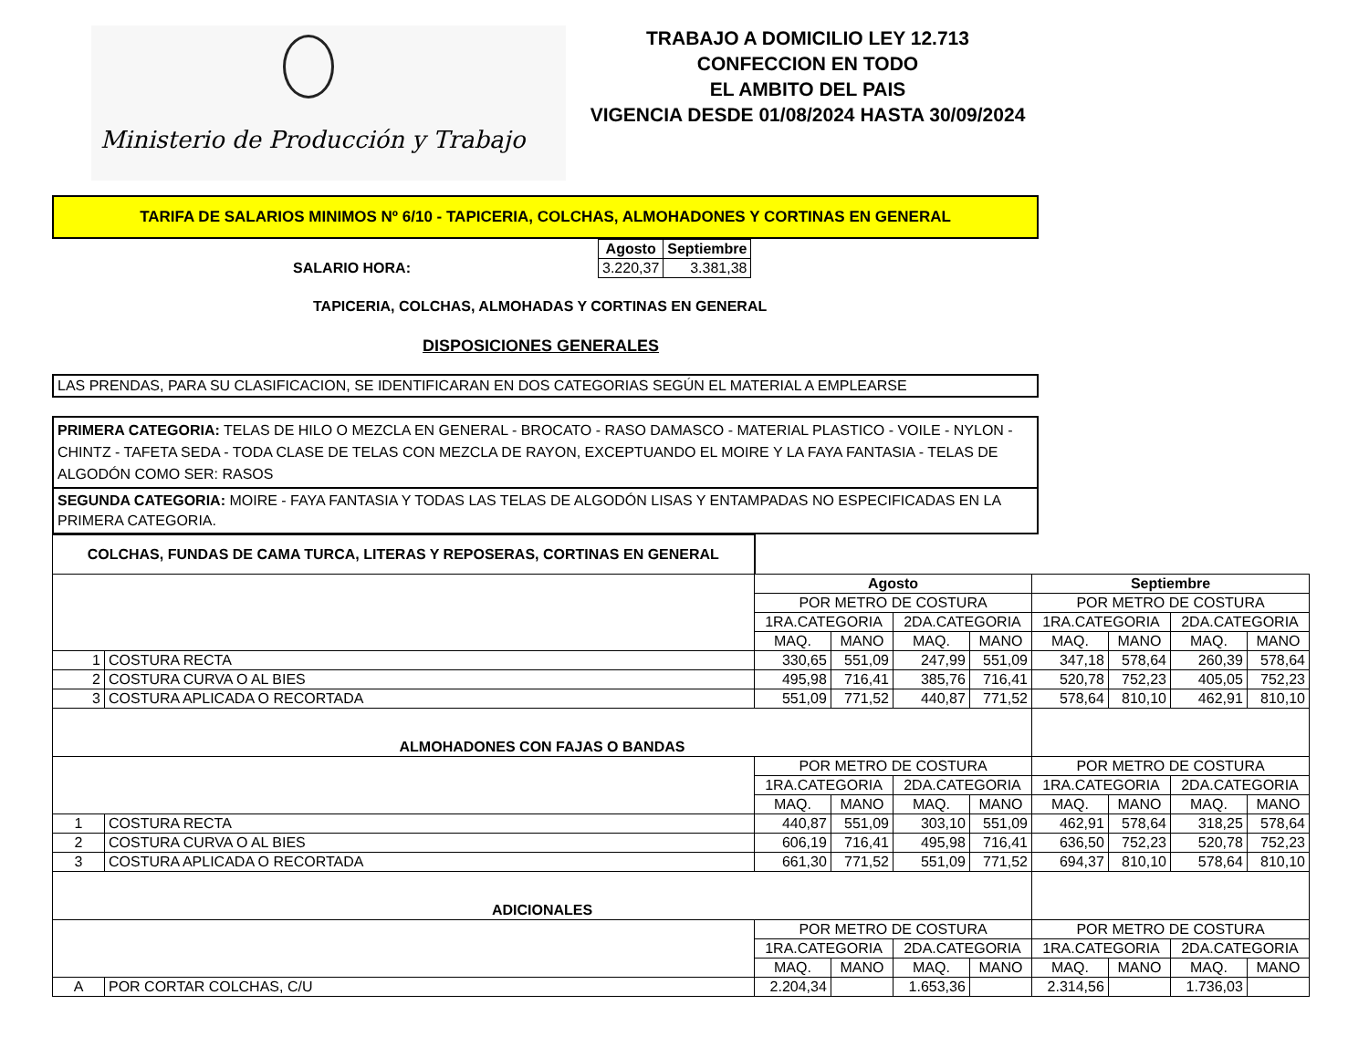Ministerio de Producción y Trabajo
TRABAJO A DOMICILIO LEY 12.713
CONFECCION EN TODO
EL AMBITO DEL PAIS
VIGENCIA DESDE 01/08/2024 HASTA 30/09/2024
TARIFA DE SALARIOS MINIMOS Nº 6/10 - TAPICERIA, COLCHAS, ALMOHADONES Y CORTINAS EN GENERAL
SALARIO HORA:
| Agosto | Septiembre |
| --- | --- |
| 3.220,37 | 3.381,38 |
TAPICERIA, COLCHAS, ALMOHADAS Y CORTINAS EN GENERAL
DISPOSICIONES GENERALES
LAS PRENDAS, PARA SU CLASIFICACION, SE IDENTIFICARAN EN DOS CATEGORIAS SEGÚN EL MATERIAL A EMPLEARSE
PRIMERA CATEGORIA: TELAS DE HILO O MEZCLA EN GENERAL - BROCATO - RASO DAMASCO - MATERIAL PLASTICO - VOILE - NYLON - CHINTZ - TAFETA SEDA - TODA CLASE DE TELAS CON MEZCLA DE RAYON, EXCEPTUANDO EL MOIRE Y LA FAYA FANTASIA - TELAS DE ALGODÓN COMO SER: RASOS
SEGUNDA CATEGORIA: MOIRE - FAYA FANTASIA Y TODAS LAS TELAS DE ALGODÓN LISAS Y ENTAMPADAS NO ESPECIFICADAS EN LA PRIMERA CATEGORIA.
| COLCHAS, FUNDAS DE CAMA TURCA, LITERAS Y REPOSERAS, CORTINAS EN GENERAL | | | | | | | | | |
| | | Agosto | | | | Septiembre | | | |
| | | POR METRO DE COSTURA | | | | POR METRO DE COSTURA | | | |
| | | 1RA.CATEGORIA | | 2DA.CATEGORIA | | 1RA.CATEGORIA | | 2DA.CATEGORIA | |
| | | MAQ. | MANO | MAQ. | MANO | MAQ. | MANO | MAQ. | MANO |
| 1 | COSTURA RECTA | 330,65 | 551,09 | 247,99 | 551,09 | 347,18 | 578,64 | 260,39 | 578,64 |
| 2 | COSTURA CURVA O AL BIES | 495,98 | 716,41 | 385,76 | 716,41 | 520,78 | 752,23 | 405,05 | 752,23 |
| 3 | COSTURA APLICADA O RECORTADA | 551,09 | 771,52 | 440,87 | 771,52 | 578,64 | 810,10 | 462,91 | 810,10 |
| ALMOHADONES CON FAJAS O BANDAS | | | | | | | | | |
| | | POR METRO DE COSTURA | | | | POR METRO DE COSTURA | | | |
| | | 1RA.CATEGORIA | | 2DA.CATEGORIA | | 1RA.CATEGORIA | | 2DA.CATEGORIA | |
| | | MAQ. | MANO | MAQ. | MANO | MAQ. | MANO | MAQ. | MANO |
| 1 | COSTURA RECTA | 440,87 | 551,09 | 303,10 | 551,09 | 462,91 | 578,64 | 318,25 | 578,64 |
| 2 | COSTURA CURVA O AL BIES | 606,19 | 716,41 | 495,98 | 716,41 | 636,50 | 752,23 | 520,78 | 752,23 |
| 3 | COSTURA APLICADA O RECORTADA | 661,30 | 771,52 | 551,09 | 771,52 | 694,37 | 810,10 | 578,64 | 810,10 |
| ADICIONALES | | | | | | | | | |
| | | POR METRO DE COSTURA | | | | POR METRO DE COSTURA | | | |
| | | 1RA.CATEGORIA | | 2DA.CATEGORIA | | 1RA.CATEGORIA | | 2DA.CATEGORIA | |
| | | MAQ. | MANO | MAQ. | MANO | MAQ. | MANO | MAQ. | MANO |
| A | POR CORTAR COLCHAS, C/U | 2.204,34 | | 1.653,36 | | 2.314,56 | | 1.736,03 | |